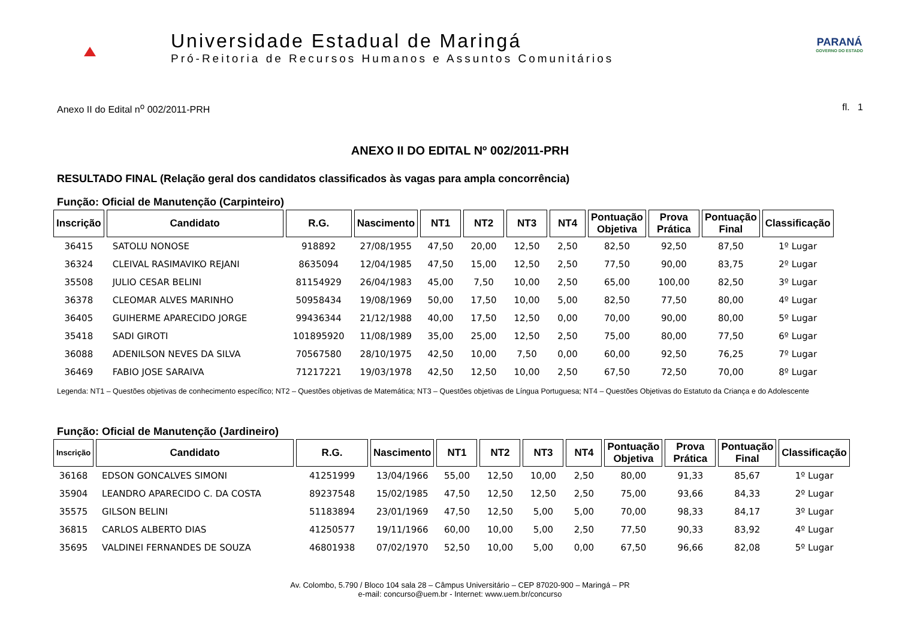Universidade Estadual de Maringá
Pró-Reitoria de Recursos Humanos e Assuntos Comunitários
PARANÁ
GOVERNO DO ESTADO
Anexo II do Edital n<sup>o</sup> 002/2011-PRH fl. 1
ANEXO II DO EDITAL Nº 002/2011-PRH
RESULTADO FINAL (Relação geral dos candidatos classificados às vagas para ampla concorrência)
Função: Oficial de Manutenção (Carpinteiro)
| Inscrição | Candidato | R.G. | Nascimento | NT1 | NT2 | NT3 | NT4 | Pontuação Objetiva | Prova Prática | Pontuação Final | Classificação |
| --- | --- | --- | --- | --- | --- | --- | --- | --- | --- | --- | --- |
| 36415 | SATOLU NONOSE | 918892 | 27/08/1955 | 47,50 | 20,00 | 12,50 | 2,50 | 82,50 | 92,50 | 87,50 | 1º Lugar |
| 36324 | CLEIVAL RASIMAVIKO REJANI | 8635094 | 12/04/1985 | 47,50 | 15,00 | 12,50 | 2,50 | 77,50 | 90,00 | 83,75 | 2º Lugar |
| 35508 | JULIO CESAR BELINI | 81154929 | 26/04/1983 | 45,00 | 7,50 | 10,00 | 2,50 | 65,00 | 100,00 | 82,50 | 3º Lugar |
| 36378 | CLEOMAR ALVES MARINHO | 50958434 | 19/08/1969 | 50,00 | 17,50 | 10,00 | 5,00 | 82,50 | 77,50 | 80,00 | 4º Lugar |
| 36405 | GUIHERME APARECIDO JORGE | 99436344 | 21/12/1988 | 40,00 | 17,50 | 12,50 | 0,00 | 70,00 | 90,00 | 80,00 | 5º Lugar |
| 35418 | SADI GIROTI | 101895920 | 11/08/1989 | 35,00 | 25,00 | 12,50 | 2,50 | 75,00 | 80,00 | 77,50 | 6º Lugar |
| 36088 | ADENILSON NEVES DA SILVA | 70567580 | 28/10/1975 | 42,50 | 10,00 | 7,50 | 0,00 | 60,00 | 92,50 | 76,25 | 7º Lugar |
| 36469 | FABIO JOSE SARAIVA | 71217221 | 19/03/1978 | 42,50 | 12,50 | 10,00 | 2,50 | 67,50 | 72,50 | 70,00 | 8º Lugar |
Legenda: NT1 – Questões objetivas de conhecimento específico; NT2 – Questões objetivas de Matemática; NT3 – Questões objetivas de Língua Portuguesa; NT4 – Questões Objetivas do Estatuto da Criança e do Adolescente
Função: Oficial de Manutenção (Jardineiro)
| Inscrição | Candidato | R.G. | Nascimento | NT1 | NT2 | NT3 | NT4 | Pontuação Objetiva | Prova Prática | Pontuação Final | Classificação |
| --- | --- | --- | --- | --- | --- | --- | --- | --- | --- | --- | --- |
| 36168 | EDSON GONCALVES SIMONI | 41251999 | 13/04/1966 | 55,00 | 12,50 | 10,00 | 2,50 | 80,00 | 91,33 | 85,67 | 1º Lugar |
| 35904 | LEANDRO APARECIDO C. DA COSTA | 89237548 | 15/02/1985 | 47,50 | 12,50 | 12,50 | 2,50 | 75,00 | 93,66 | 84,33 | 2º Lugar |
| 35575 | GILSON BELINI | 51183894 | 23/01/1969 | 47,50 | 12,50 | 5,00 | 5,00 | 70,00 | 98,33 | 84,17 | 3º Lugar |
| 36815 | CARLOS ALBERTO DIAS | 41250577 | 19/11/1966 | 60,00 | 10,00 | 5,00 | 2,50 | 77,50 | 90,33 | 83,92 | 4º Lugar |
| 35695 | VALDINEI FERNANDES DE SOUZA | 46801938 | 07/02/1970 | 52,50 | 10,00 | 5,00 | 0,00 | 67,50 | 96,66 | 82,08 | 5º Lugar |
Av. Colombo, 5.790 / Bloco 104 sala 28 – Câmpus Universitário – CEP 87020-900 – Maringá – PR
e-mail: concurso@uem.br - Internet: www.uem.br/concurso